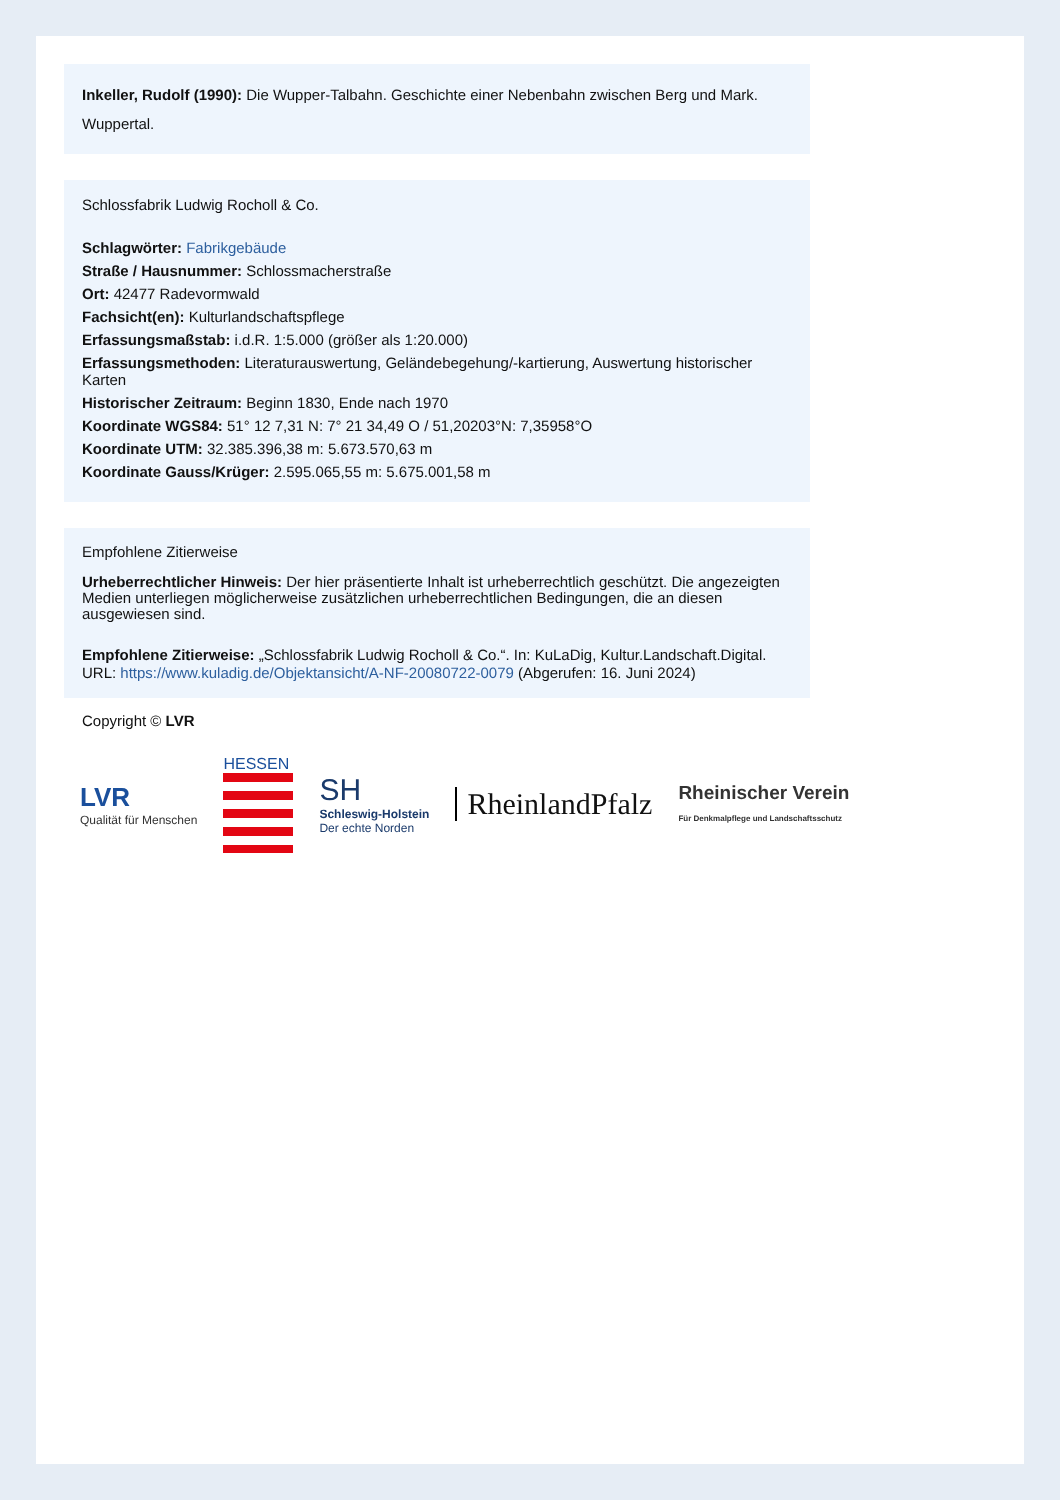Inkeller, Rudolf (1990): Die Wupper-Talbahn. Geschichte einer Nebenbahn zwischen Berg und Mark. Wuppertal.
Schlossfabrik Ludwig Rocholl & Co.
Schlagwörter: Fabrikgebäude
Straße / Hausnummer: Schlossmacherstraße
Ort: 42477 Radevormwald
Fachsicht(en): Kulturlandschaftspflege
Erfassungsmaßstab: i.d.R. 1:5.000 (größer als 1:20.000)
Erfassungsmethoden: Literaturauswertung, Geländebegehung/-kartierung, Auswertung historischer Karten
Historischer Zeitraum: Beginn 1830, Ende nach 1970
Koordinate WGS84: 51° 12 7,31 N: 7° 21 34,49 O / 51,20203°N: 7,35958°O
Koordinate UTM: 32.385.396,38 m: 5.673.570,63 m
Koordinate Gauss/Krüger: 2.595.065,55 m: 5.675.001,58 m
Empfohlene Zitierweise
Urheberrechtlicher Hinweis: Der hier präsentierte Inhalt ist urheberrechtlich geschützt. Die angezeigten Medien unterliegen möglicherweise zusätzlichen urheberrechtlichen Bedingungen, die an diesen ausgewiesen sind.
Empfohlene Zitierweise: „Schlossfabrik Ludwig Rocholl & Co.“. In: KuLaDig, Kultur.Landschaft.Digital. URL: https://www.kuladig.de/Objektansicht/A-NF-20080722-0079 (Abgerufen: 16. Juni 2024)
Copyright © LVR
LVR
Qualität für Menschen
HESSEN
SH
Schleswig-Holstein
Der echte Norden
RheinlandPfalz
Rheinischer Verein
Für Denkmalpflege und Landschaftsschutz